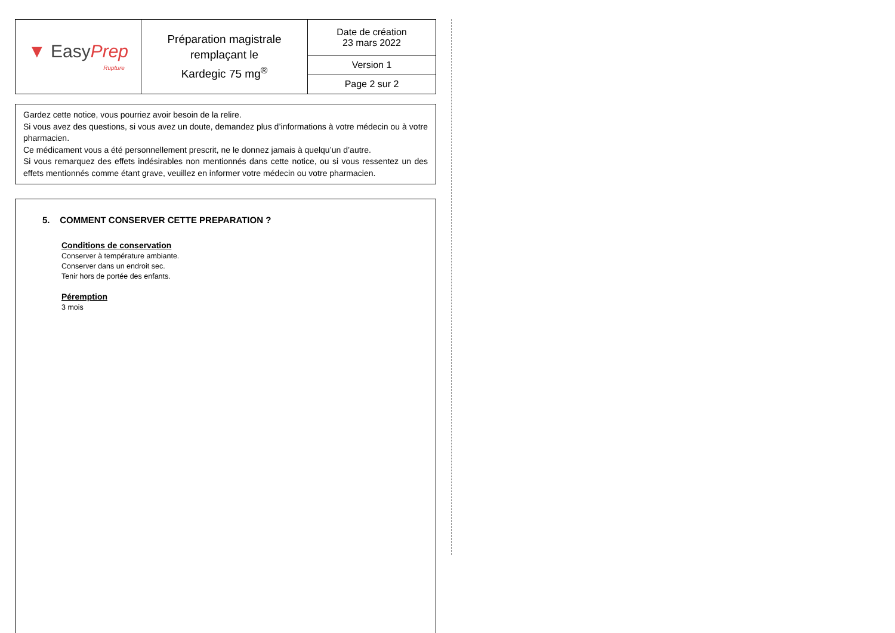| ▼ Easy Prep Rupture | Préparation magistrale remplaçant le Kardegic 75 mg<sup>®</sup> | Date de création 23 mars 2022 |
| | | Version 1 |
| | | Page 2 sur 2 |
Gardez cette notice, vous pourriez avoir besoin de la relire.
Si vous avez des questions, si vous avez un doute, demandez plus d’informations à votre médecin ou à votre pharmacien.
Ce médicament vous a été personnellement prescrit, ne le donnez jamais à quelqu’un d’autre.
Si vous remarquez des effets indésirables non mentionnés dans cette notice, ou si vous ressentez un des effets mentionnés comme étant grave, veuillez en informer votre médecin ou votre pharmacien.
5. COMMENT CONSERVER CETTE PREPARATION ?
Conditions de conservation
Conserver à température ambiante.
Conserver dans un endroit sec.
Tenir hors de portée des enfants.
Péremption
3 mois